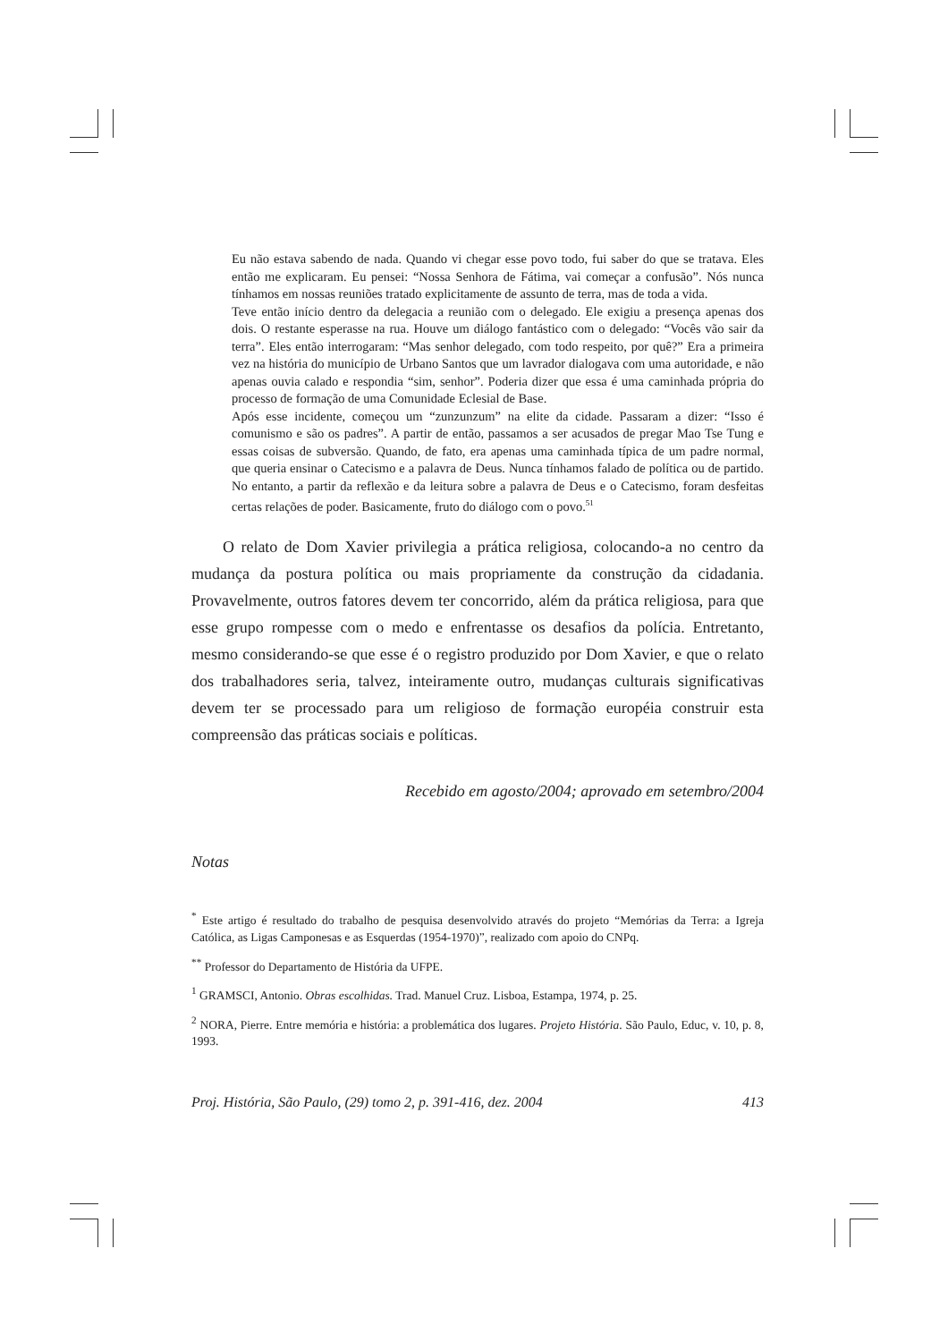Eu não estava sabendo de nada. Quando vi chegar esse povo todo, fui saber do que se tratava. Eles então me explicaram. Eu pensei: “Nossa Senhora de Fátima, vai começar a confusão”. Nós nunca tínhamos em nossas reuniões tratado explicitamente de assunto de terra, mas de toda a vida.
Teve então início dentro da delegacia a reunião com o delegado. Ele exigiu a presença apenas dos dois. O restante esperasse na rua. Houve um diálogo fantástico com o delegado: “Vocês vão sair da terra”. Eles então interrogaram: “Mas senhor delegado, com todo respeito, por quê?” Era a primeira vez na história do município de Urbano Santos que um lavrador dialogava com uma autoridade, e não apenas ouvia calado e respondia “sim, senhor”. Poderia dizer que essa é uma caminhada própria do processo de formação de uma Comunidade Eclesial de Base.
Após esse incidente, começou um “zunzunzum” na elite da cidade. Passaram a dizer: “Isso é comunismo e são os padres”. A partir de então, passamos a ser acusados de pregar Mao Tse Tung e essas coisas de subversão. Quando, de fato, era apenas uma caminhada típica de um padre normal, que queria ensinar o Catecismo e a palavra de Deus. Nunca tínhamos falado de política ou de partido. No entanto, a partir da reflexão e da leitura sobre a palavra de Deus e o Catecismo, foram desfeitas certas relações de poder. Basicamente, fruto do diálogo com o povo.<sup>51</sup>
O relato de Dom Xavier privilegia a prática religiosa, colocando-a no centro da mudança da postura política ou mais propriamente da construção da cidadania. Provavelmente, outros fatores devem ter concorrido, além da prática religiosa, para que esse grupo rompesse com o medo e enfrentasse os desafios da polícia. Entretanto, mesmo considerando-se que esse é o registro produzido por Dom Xavier, e que o relato dos trabalhadores seria, talvez, inteiramente outro, mudanças culturais significativas devem ter se processado para um religioso de formação européia construir esta compreensão das práticas sociais e políticas.
Recebido em agosto/2004; aprovado em setembro/2004
Notas
<sup>*</sup> Este artigo é resultado do trabalho de pesquisa desenvolvido através do projeto “Memórias da Terra: a Igreja Católica, as Ligas Camponesas e as Esquerdas (1954-1970)”, realizado com apoio do CNPq.
<sup>**</sup> Professor do Departamento de História da UFPE.
<sup>1</sup> GRAMSCI, Antonio. Obras escolhidas. Trad. Manuel Cruz. Lisboa, Estampa, 1974, p. 25.
<sup>2</sup> NORA, Pierre. Entre memória e história: a problemática dos lugares. Projeto História. São Paulo, Educ, v. 10, p. 8, 1993.
Proj. História, São Paulo, (29) tomo 2, p. 391-416, dez. 2004 413